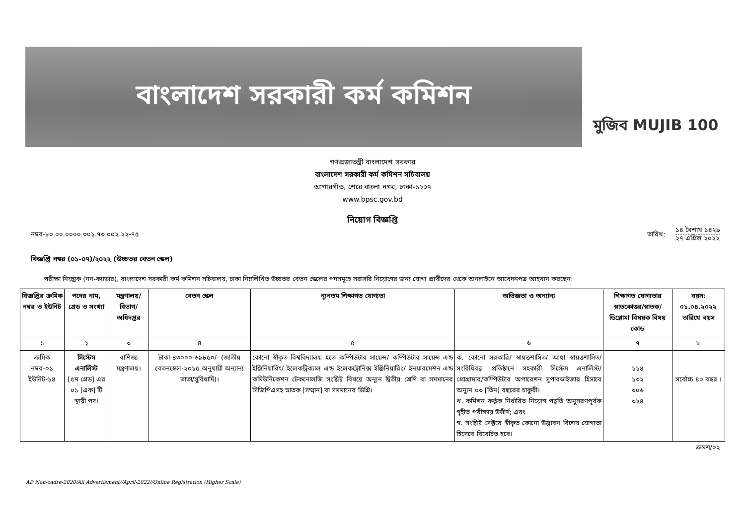বাংলাদেশ সরকারী কর্ম কমিশন
মুজিব MUJIB 100
গণপ্রজাতন্ত্রী বাংলাদেশ সরকার
বাংলাদেশ সরকারী কর্ম কমিশন সচিবালয়
আগারগাঁও, শেরে বাংলা নগর, ঢাকা-১২০৭
www.bpsc.gov.bd
নিয়োগ বিজ্ঞপ্তি
নম্বর-৮০.০০.০০০০.৩০১.৭৩.০০২.২২-৭৫ তারিখ:
১৪ বৈশাখ ১৪২৯
২৭ এপ্রিল ২০২২
বিজ্ঞপ্তি নম্বর (০১-০৭)/২০২২ (উচ্চতর বেতন স্কেল)
পরীক্ষা নিয়ন্ত্রক (নন-ক্যাডার), বাংলাদেশ সরকারী কর্ম কমিশন সচিবালয়, ঢাকা নিম্নলিখিত উচ্চতর বেতন স্কেলের পদসমূহে সরাসরি নিয়োগের জন্য যোগ্য প্রার্থীদের থেকে অনলাইনে আবেদনপত্র আহবান করছেন:
| বিজ্ঞপ্তির ক্রমিক নম্বর ও ইউনিট | পদের নাম, গ্রেড ও সংখ্যা | মন্ত্রণালয়/ বিভাগ/ অধিদপ্তর | বেতন স্কেল | ন্যূনতম শিক্ষাগত যোগ্যতা | অভিজ্ঞতা ও অন্যান্য | শিক্ষাগত যোগ্যতার স্নাতকোত্তর/স্নাতক/ ডিপ্লোমা বিষয়ক বিষয় কোড | বয়স: ০১.০৪.২০২২ তারিখে বয়স |
| --- | --- | --- | --- | --- | --- | --- | --- |
| ১ | ২ | ৩ | ৪ | ৫ | ৬ | ৭ | ৮ |
| ক্রমিক নম্বর-০১ ইউনিট-১৪ | সিস্টেম এনালিস্ট [৫ম গ্রেড] এর ০১ [এক] টি স্থায়ী পদ। | বাণিজ্য মন্ত্রণালয়। | টাকা-৪৩০০০-৬৯৮৫০/- (জাতীয় বেতনস্কেল-২০১৫ অনুযায়ী অন্যান্য ভাতা/সুবিধাদি)। | কোনো স্বীকৃত বিশ্ববিদ্যালয় হতে কম্পিউটার সায়েন্স/ কম্পিউটার সায়েন্স এন্ড ইঞ্জিনিয়ারিং/ ইলেকট্রিক্যাল এন্ড ইলেকট্রোনিক্স ইঞ্জিনিয়ারিং/ ইনফরমেশন এন্ড কমিউনিকেশন টেকনোলজি সংশ্লিষ্ট বিষয়ে অন্যূন দ্বিতীয় শ্রেণি বা সমমানের সিজিপিএসহ স্নাতক [সম্মান] বা সমমানের ডিগ্রি। | ক. কোনো সরকারি/ স্বায়ত্তশাসিত/ আধা স্বায়ত্তশাসিত/ সংবিধিবদ্ধ প্রতিষ্ঠানে সহকারী সিস্টেম এনালিস্ট/প্রোগ্রামার/কম্পিউটার অপারেশন সুপারভাইজার হিসাবে অন্যূন ০৩ [তিন] বছরের চাকুরী। খ. কমিশন কর্তৃক নির্ধারিত নিয়োগ পদ্ধতি অনুসরণপূর্বক গৃহীত পরীক্ষায় উত্তীর্ণ; এবং গ. সংশ্লিষ্ট সেক্টরে স্বীকৃত কোনো উদ্ভাবন বিশেষ যোগ্যতা হিসেবে বিবেচিত হবে। | ১১৪ ১৩২ ৩০৬ ৩২৪ | সর্বোচ্চ ৪০ বছর । |
ক্রমশ/০২
AD Non-cadre-2020/All Advertisment//April-2022//Online Registration (Higher Scale)